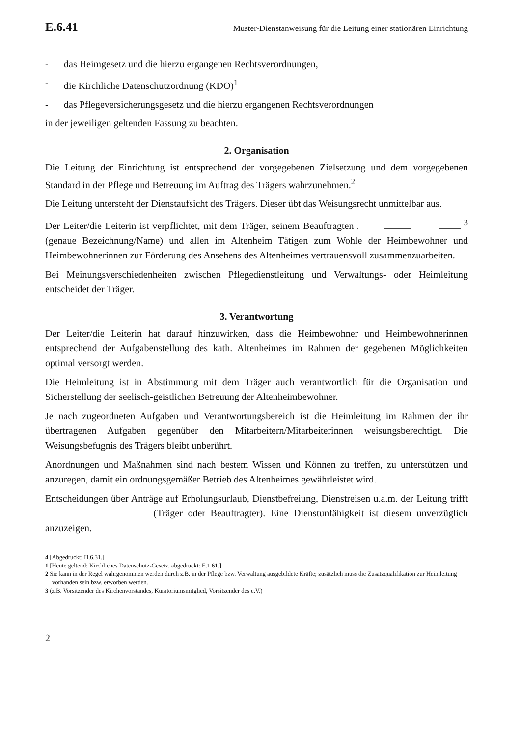E.6.41 Muster-Dienstanweisung für die Leitung einer stationären Einrichtung
- das Heimgesetz und die hierzu ergangenen Rechtsverordnungen,
- die Kirchliche Datenschutzordnung (KDO)<sup>1</sup>
- das Pflegeversicherungsgesetz und die hierzu ergangenen Rechtsverordnungen
in der jeweiligen geltenden Fassung zu beachten.
2. Organisation
Die Leitung der Einrichtung ist entsprechend der vorgegebenen Zielsetzung und dem vorgegebenen Standard in der Pflege und Betreuung im Auftrag des Trägers wahrzunehmen.<sup>2</sup>
Die Leitung untersteht der Dienstaufsicht des Trägers. Dieser übt das Weisungsrecht unmittelbar aus.
Der Leiter/die Leiterin ist verpflichtet, mit dem Träger, seinem Beauftragten <sup>3</sup> (genaue Bezeichnung/Name) und allen im Altenheim Tätigen zum Wohle der Heimbewohner und Heimbewohnerinnen zur Förderung des Ansehens des Altenheimes vertrauensvoll zusammenzuarbeiten.
Bei Meinungsverschiedenheiten zwischen Pflegedienstleitung und Verwaltungs- oder Heimleitung entscheidet der Träger.
3. Verantwortung
Der Leiter/die Leiterin hat darauf hinzuwirken, dass die Heimbewohner und Heimbewohnerinnen entsprechend der Aufgabenstellung des kath. Altenheimes im Rahmen der gegebenen Möglichkeiten optimal versorgt werden.
Die Heimleitung ist in Abstimmung mit dem Träger auch verantwortlich für die Organisation und Sicherstellung der seelisch-geistlichen Betreuung der Altenheimbewohner.
Je nach zugeordneten Aufgaben und Verantwortungsbereich ist die Heimleitung im Rahmen der ihr übertragenen Aufgaben gegenüber den Mitarbeitern/Mitarbeiterinnen weisungsberechtigt. Die Weisungsbefugnis des Trägers bleibt unberührt.
Anordnungen und Maßnahmen sind nach bestem Wissen und Können zu treffen, zu unterstützen und anzuregen, damit ein ordnungsgemäßer Betrieb des Altenheimes gewährleistet wird.
Entscheidungen über Anträge auf Erholungsurlaub, Dienstbefreiung, Dienstreisen u.a.m. der Leitung trifft (Träger oder Beauftragter). Eine Dienstunfähigkeit ist diesem unverzüglich anzuzeigen.
4 [Abgedruckt: H.6.31.]
1 [Heute geltend: Kirchliches Datenschutz-Gesetz, abgedruckt: E.1.61.]
2 Sie kann in der Regel wahrgenommen werden durch z.B. in der Pflege bzw. Verwaltung ausgebildete Kräfte; zusätzlich muss die Zusatzqualifikation zur Heimleitung vorhanden sein bzw. erworben werden.
3 (z.B. Vorsitzender des Kirchenvorstandes, Kuratoriumsmitglied, Vorsitzender des e.V.)
2